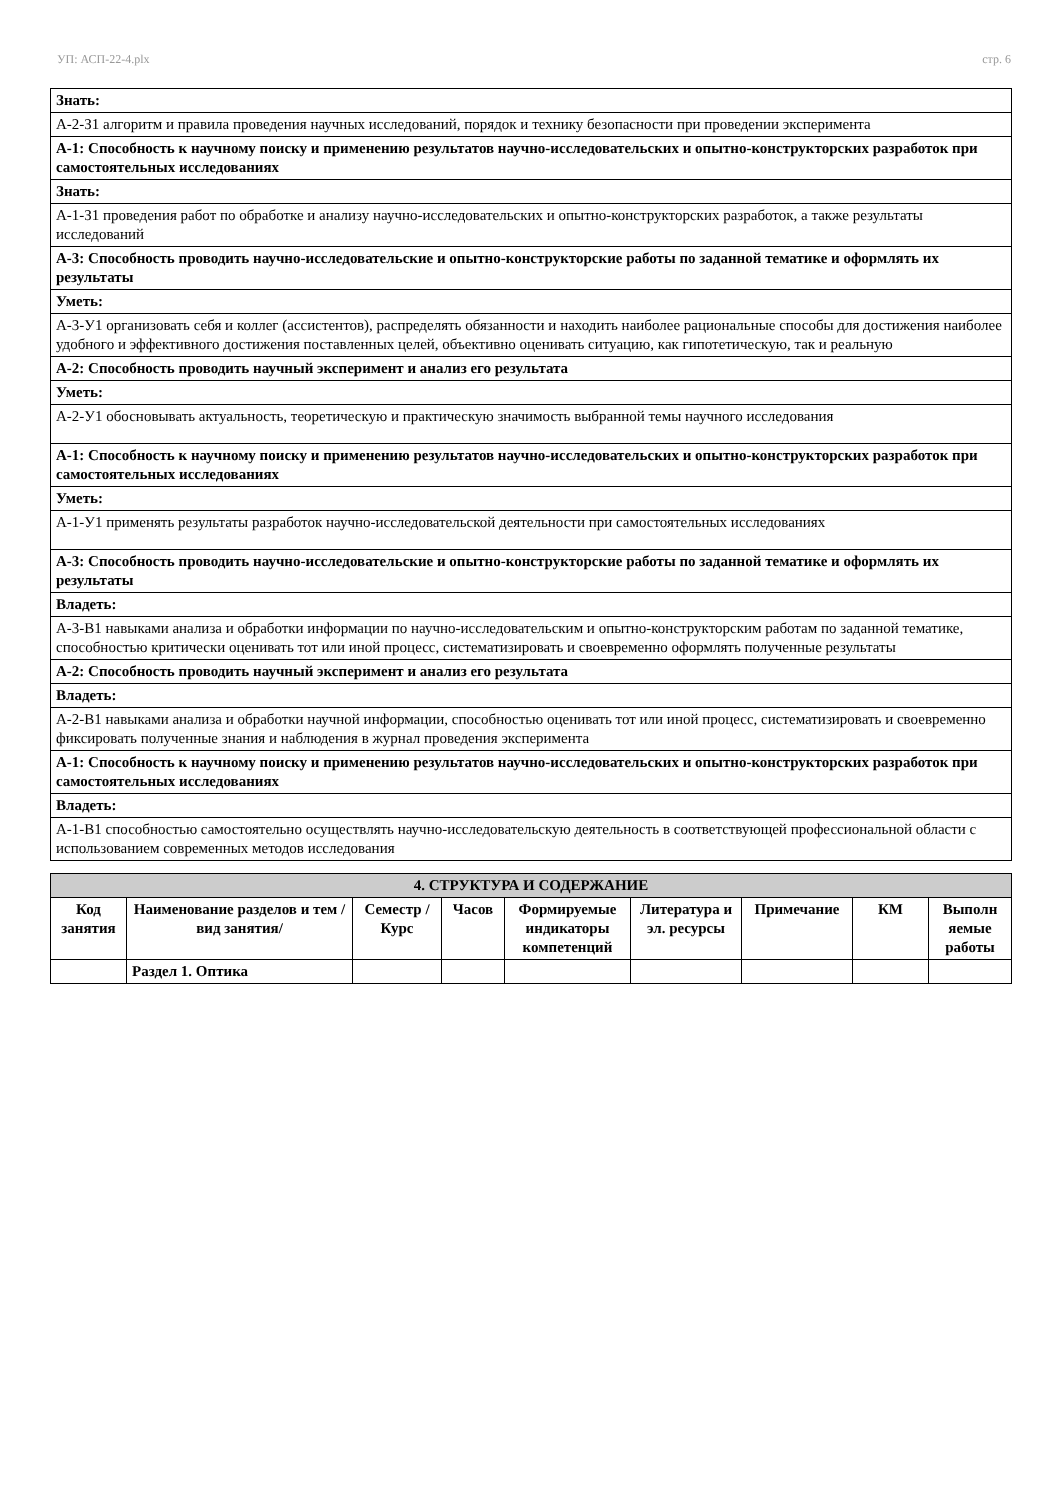УП: АСП-22-4.plx стр. 6
| Знать: |
| А-2-З1 алгоритм и правила проведения научных исследований, порядок и технику безопасности при проведении эксперимента |
| А-1: Способность к научному поиску и применению результатов научно-исследовательских и опытно-конструкторских разработок при самостоятельных исследованиях |
| Знать: |
| А-1-З1 проведения работ по обработке и анализу научно-исследовательских и опытно-конструкторских разработок, а также результаты исследований |
| А-3: Способность проводить научно-исследовательские и опытно-конструкторские работы по заданной тематике и оформлять их результаты |
| Уметь: |
| А-3-У1 организовать себя и коллег (ассистентов), распределять обязанности и находить наиболее рациональные способы для достижения наиболее удобного и эффективного достижения поставленных целей, объективно оценивать ситуацию, как гипотетическую, так и реальную |
| А-2: Способность проводить научный эксперимент и анализ его результата |
| Уметь: |
| А-2-У1 обосновывать актуальность, теоретическую и практическую значимость выбранной темы научного исследования |
| А-1: Способность к научному поиску и применению результатов научно-исследовательских и опытно-конструкторских разработок при самостоятельных исследованиях |
| Уметь: |
| А-1-У1 применять результаты разработок научно-исследовательской деятельности при самостоятельных исследованиях |
| А-3: Способность проводить научно-исследовательские и опытно-конструкторские работы по заданной тематике и оформлять их результаты |
| Владеть: |
| А-3-В1 навыками анализа и обработки информации по научно-исследовательским и опытно-конструкторским работам по заданной тематике, способностью критически оценивать тот или иной процесс, систематизировать и своевременно оформлять полученные результаты |
| А-2: Способность проводить научный эксперимент и анализ его результата |
| Владеть: |
| А-2-В1 навыками анализа и обработки научной информации, способностью оценивать тот или иной процесс, систематизировать и своевременно фиксировать полученные знания и наблюдения в журнал проведения эксперимента |
| А-1: Способность к научному поиску и применению результатов научно-исследовательских и опытно-конструкторских разработок при самостоятельных исследованиях |
| Владеть: |
| А-1-В1 способностью самостоятельно осуществлять научно-исследовательскую деятельность в соответствующей профессиональной области с использованием современных методов исследования |
| 4. СТРУКТУРА И СОДЕРЖАНИЕ | | | | | | | | |
| --- | --- | --- | --- | --- | --- | --- | --- | --- |
| Код занятия | Наименование разделов и тем /вид занятия/ | Семестр / Курс | Часов | Формируемые индикаторы компетенций | Литература и эл. ресурсы | Примечание | КМ | Выполн яемые работы |
| | Раздел 1. Оптика | | | | | | | |